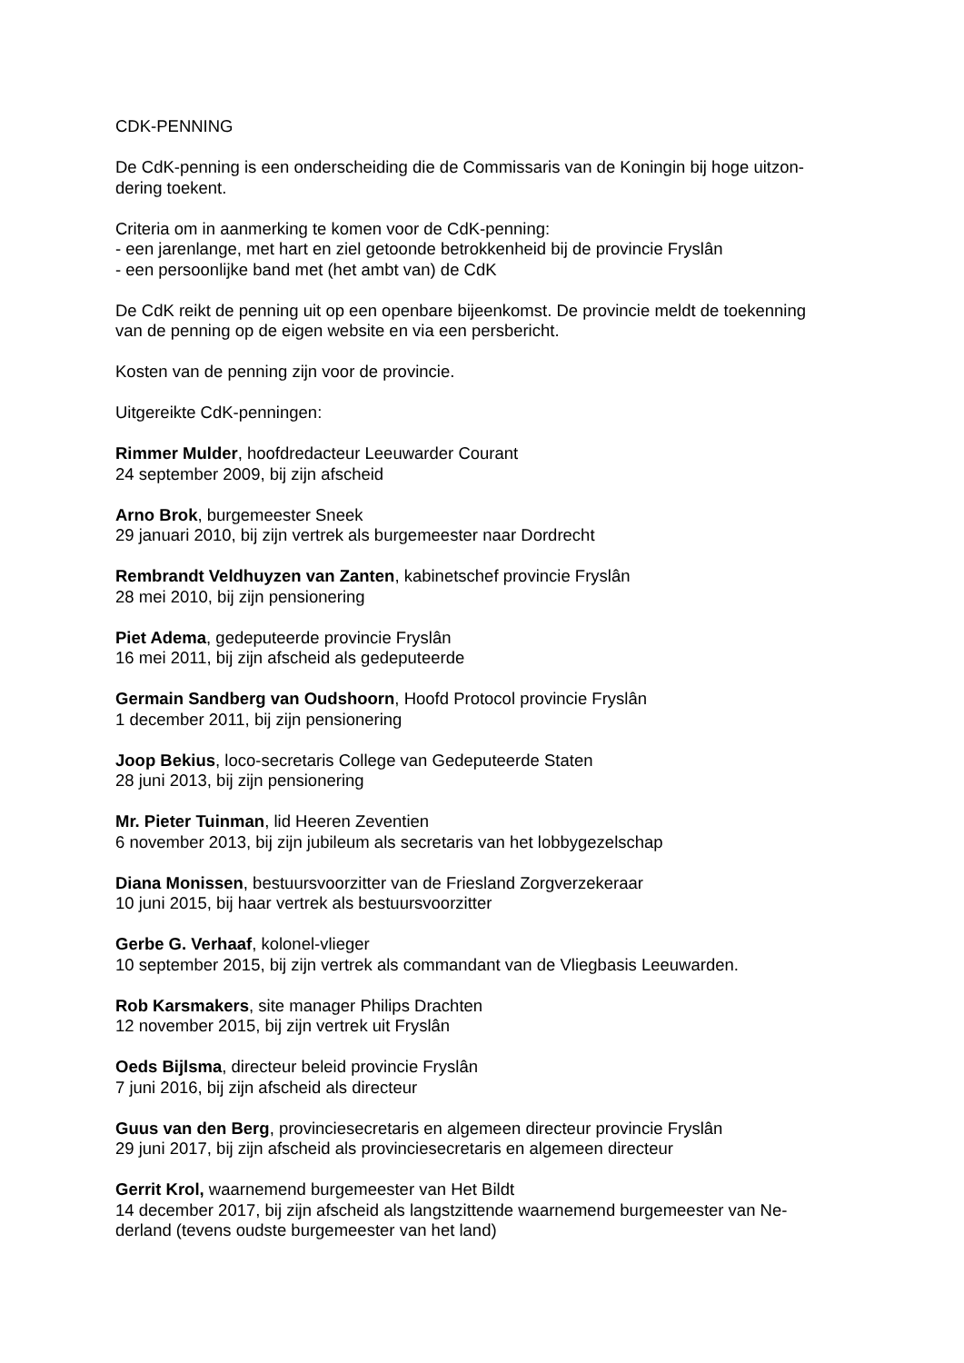CDK-PENNING
De CdK-penning is een onderscheiding die de Commissaris van de Koningin bij hoge uitzon-
dering toekent.
Criteria om in aanmerking te komen voor de CdK-penning:
- een jarenlange, met hart en ziel getoonde betrokkenheid bij de provincie Fryslân
- een persoonlijke band met (het ambt van) de CdK
De CdK reikt de penning uit op een openbare bijeenkomst. De provincie meldt de toekenning
van de penning op de eigen website en via een persbericht.
Kosten van de penning zijn voor de provincie.
Uitgereikte CdK-penningen:
Rimmer Mulder, hoofdredacteur Leeuwarder Courant
24 september 2009, bij zijn afscheid
Arno Brok, burgemeester Sneek
29 januari 2010, bij zijn vertrek als burgemeester naar Dordrecht
Rembrandt Veldhuyzen van Zanten, kabinetschef provincie Fryslân
28 mei 2010, bij zijn pensionering
Piet Adema, gedeputeerde provincie Fryslân
16 mei 2011, bij zijn afscheid als gedeputeerde
Germain Sandberg van Oudshoorn, Hoofd Protocol provincie Fryslân
1 december 2011, bij zijn pensionering
Joop Bekius, loco-secretaris College van Gedeputeerde Staten
28 juni 2013, bij zijn pensionering
Mr. Pieter Tuinman, lid Heeren Zeventien
6 november 2013, bij zijn jubileum als secretaris van het lobbygezelschap
Diana Monissen, bestuursvoorzitter van de Friesland Zorgverzekeraar
10 juni 2015, bij haar vertrek als bestuursvoorzitter
Gerbe G. Verhaaf, kolonel-vlieger
10 september 2015, bij zijn vertrek als commandant van de Vliegbasis Leeuwarden.
Rob Karsmakers, site manager Philips Drachten
12 november 2015, bij zijn vertrek uit Fryslân
Oeds Bijlsma, directeur beleid provincie Fryslân
7 juni 2016, bij zijn afscheid als directeur
Guus van den Berg, provinciesecretaris en algemeen directeur provincie Fryslân
29 juni 2017, bij zijn afscheid als provinciesecretaris en algemeen directeur
Gerrit Krol, waarnemend burgemeester van Het Bildt
14 december 2017, bij zijn afscheid als langstzittende waarnemend burgemeester van Ne-
derland (tevens oudste burgemeester van het land)